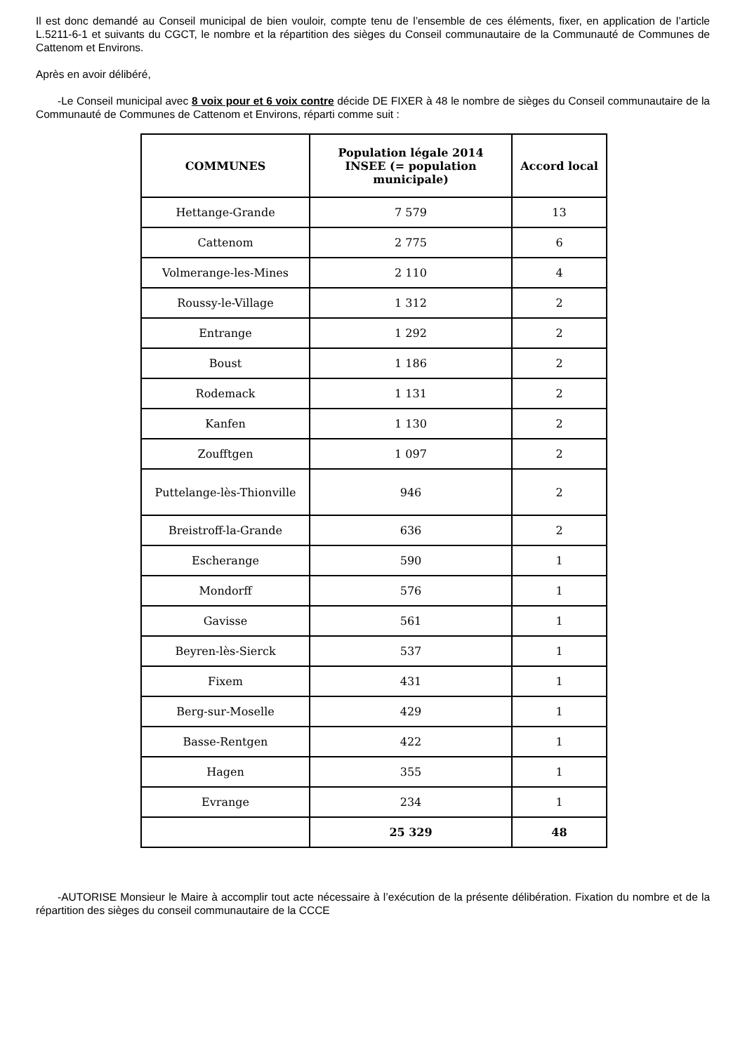Il est donc demandé au Conseil municipal de bien vouloir, compte tenu de l’ensemble de ces éléments, fixer, en application de l’article L.5211-6-1 et suivants du CGCT, le nombre et la répartition des sièges du Conseil communautaire de la Communauté de Communes de Cattenom et Environs.
Après en avoir délibéré,
-Le Conseil municipal avec 8 voix pour et 6 voix contre décide DE FIXER à 48 le nombre de sièges du Conseil communautaire de la Communauté de Communes de Cattenom et Environs, réparti comme suit :
| COMMUNES | Population légale 2014 INSEE (= population municipale) | Accord local |
| --- | --- | --- |
| Hettange-Grande | 7 579 | 13 |
| Cattenom | 2 775 | 6 |
| Volmerange-les-Mines | 2 110 | 4 |
| Roussy-le-Village | 1 312 | 2 |
| Entrange | 1 292 | 2 |
| Boust | 1 186 | 2 |
| Rodemack | 1 131 | 2 |
| Kanfen | 1 130 | 2 |
| Zoufftgen | 1 097 | 2 |
| Puttelange-lès-Thionville | 946 | 2 |
| Breistroff-la-Grande | 636 | 2 |
| Escherange | 590 | 1 |
| Mondorff | 576 | 1 |
| Gavisse | 561 | 1 |
| Beyren-lès-Sierck | 537 | 1 |
| Fixem | 431 | 1 |
| Berg-sur-Moselle | 429 | 1 |
| Basse-Rentgen | 422 | 1 |
| Hagen | 355 | 1 |
| Evrange | 234 | 1 |
| | 25 329 | 48 |
-AUTORISE Monsieur le Maire à accomplir tout acte nécessaire à l’exécution de la présente délibération. Fixation du nombre et de la répartition des sièges du conseil communautaire de la CCCE